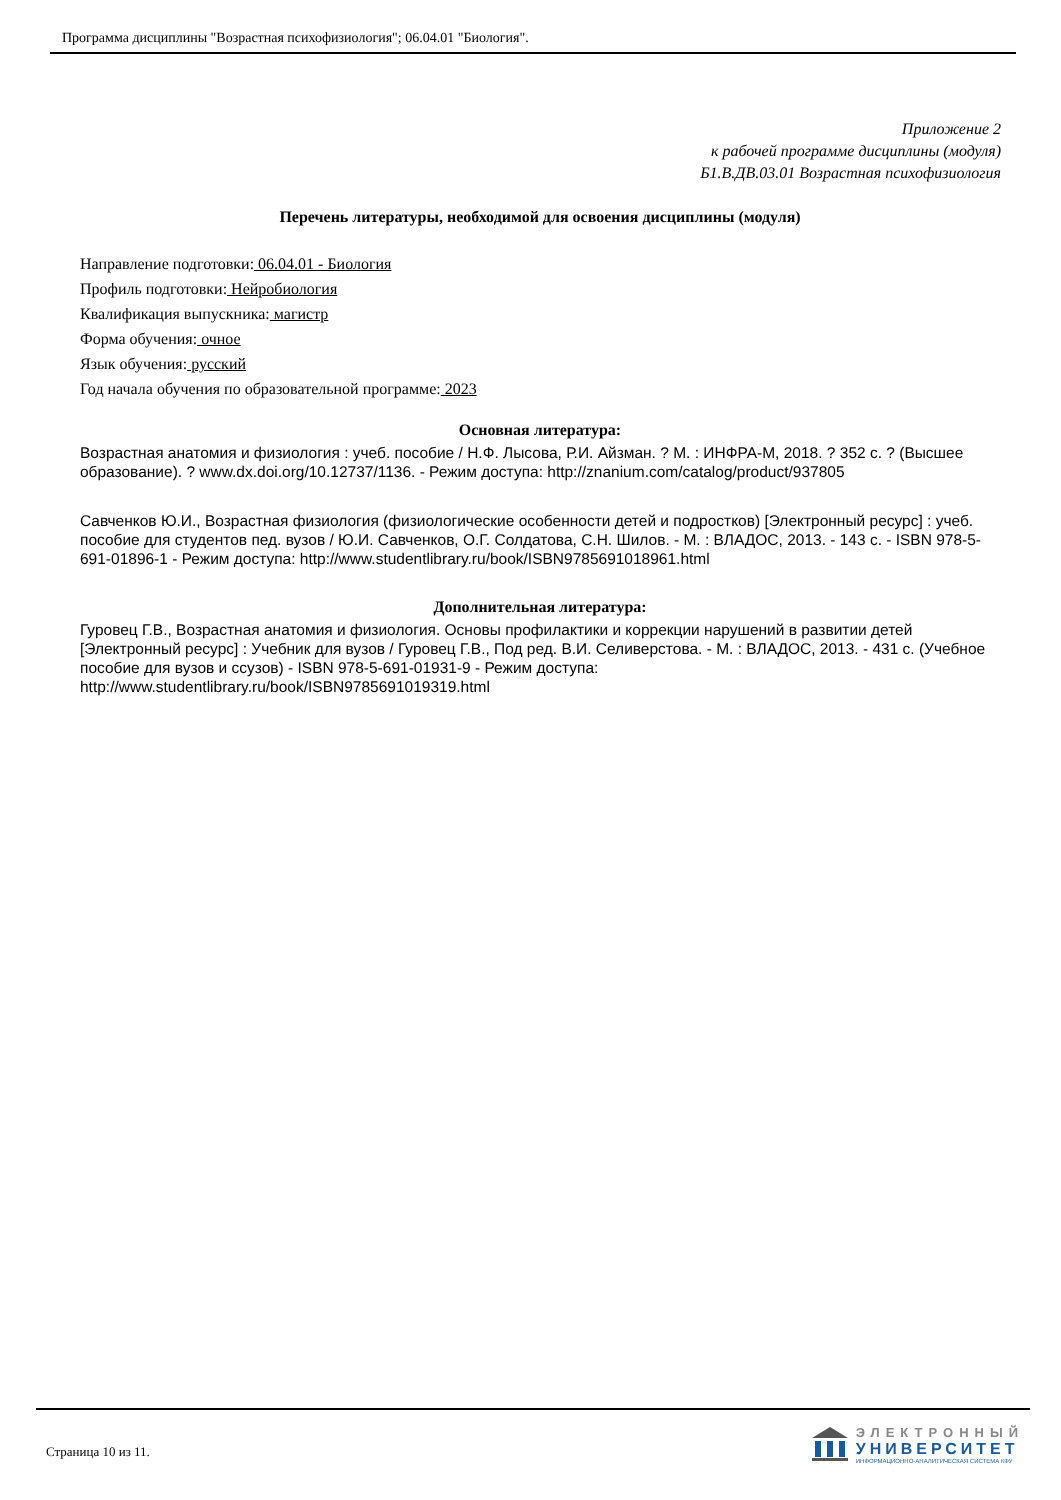Программа дисциплины "Возрастная психофизиология"; 06.04.01 "Биология".
Приложение 2
к рабочей программе дисциплины (модуля)
Б1.В.ДВ.03.01 Возрастная психофизиология
Перечень литературы, необходимой для освоения дисциплины (модуля)
Направление подготовки: 06.04.01 - Биология
Профиль подготовки: Нейробиология
Квалификация выпускника: магистр
Форма обучения: очное
Язык обучения: русский
Год начала обучения по образовательной программе: 2023
Основная литература:
Возрастная анатомия и физиология : учеб. пособие / Н.Ф. Лысова, Р.И. Айзман. ? М. : ИНФРА-М, 2018. ? 352 с. ? (Высшее образование). ? www.dx.doi.org/10.12737/1136. - Режим доступа: http://znanium.com/catalog/product/937805
Савченков Ю.И., Возрастная физиология (физиологические особенности детей и подростков) [Электронный ресурс] : учеб. пособие для студентов пед. вузов / Ю.И. Савченков, О.Г. Солдатова, С.Н. Шилов. - М. : ВЛАДОС, 2013. - 143 с. - ISBN 978-5-691-01896-1 - Режим доступа: http://www.studentlibrary.ru/book/ISBN9785691018961.html
Дополнительная литература:
Гуровец Г.В., Возрастная анатомия и физиология. Основы профилактики и коррекции нарушений в развитии детей [Электронный ресурс] : Учебник для вузов / Гуровец Г.В., Под ред. В.И. Селиверстова. - М. : ВЛАДОС, 2013. - 431 с. (Учебное пособие для вузов и ссузов) - ISBN 978-5-691-01931-9 - Режим доступа: http://www.studentlibrary.ru/book/ISBN9785691019319.html
Страница 10 из 11.
ЭЛЕКТРОННЫЙ
УНИВЕРСИТЕТ
ИНФОРМАЦИОННО-АНАЛИТИЧЕСКАЯ СИСТЕМА КФУ